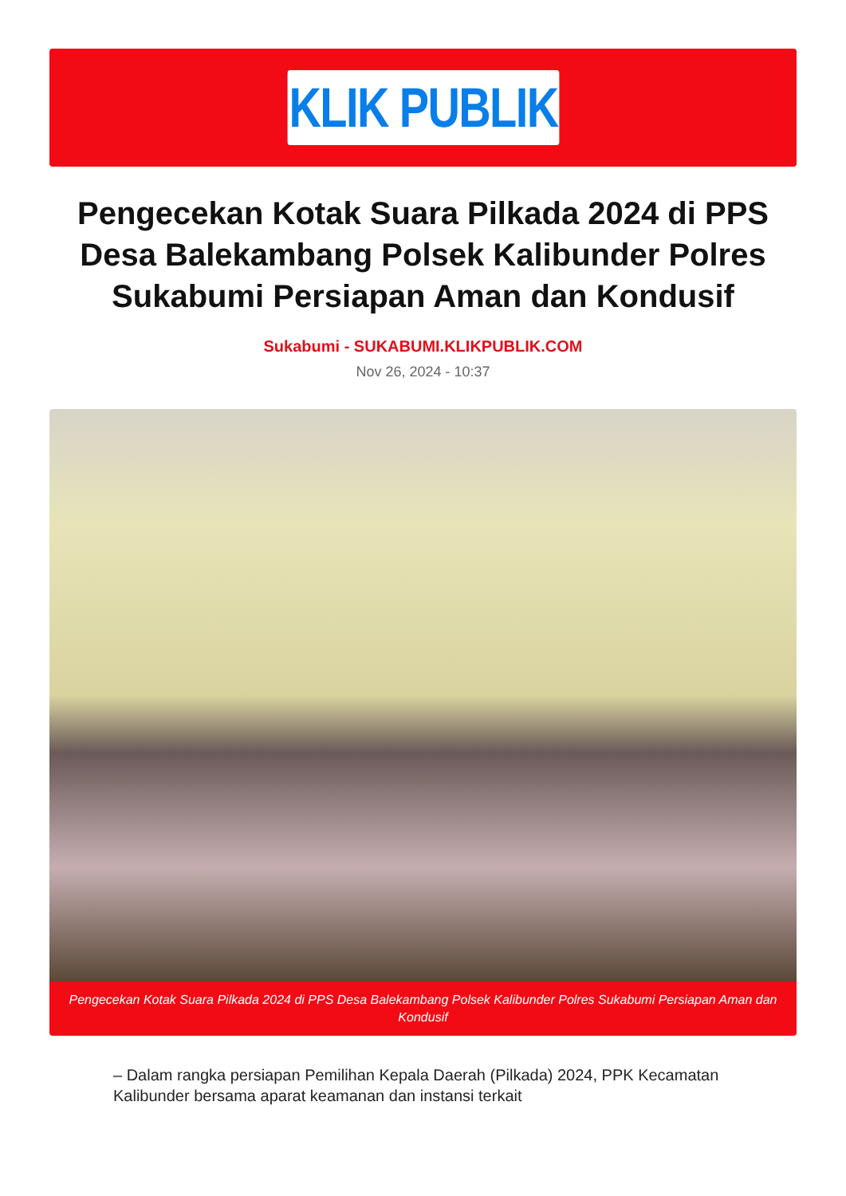KLIK PUBLIK
Pengecekan Kotak Suara Pilkada 2024 di PPS Desa Balekambang Polsek Kalibunder Polres Sukabumi Persiapan Aman dan Kondusif
Sukabumi - SUKABUMI.KLIKPUBLIK.COM
Nov 26, 2024 - 10:37
Pengecekan Kotak Suara Pilkada 2024 di PPS Desa Balekambang Polsek Kalibunder Polres Sukabumi Persiapan Aman dan Kondusif
– Dalam rangka persiapan Pemilihan Kepala Daerah (Pilkada) 2024, PPK Kecamatan Kalibunder bersama aparat keamanan dan instansi terkait